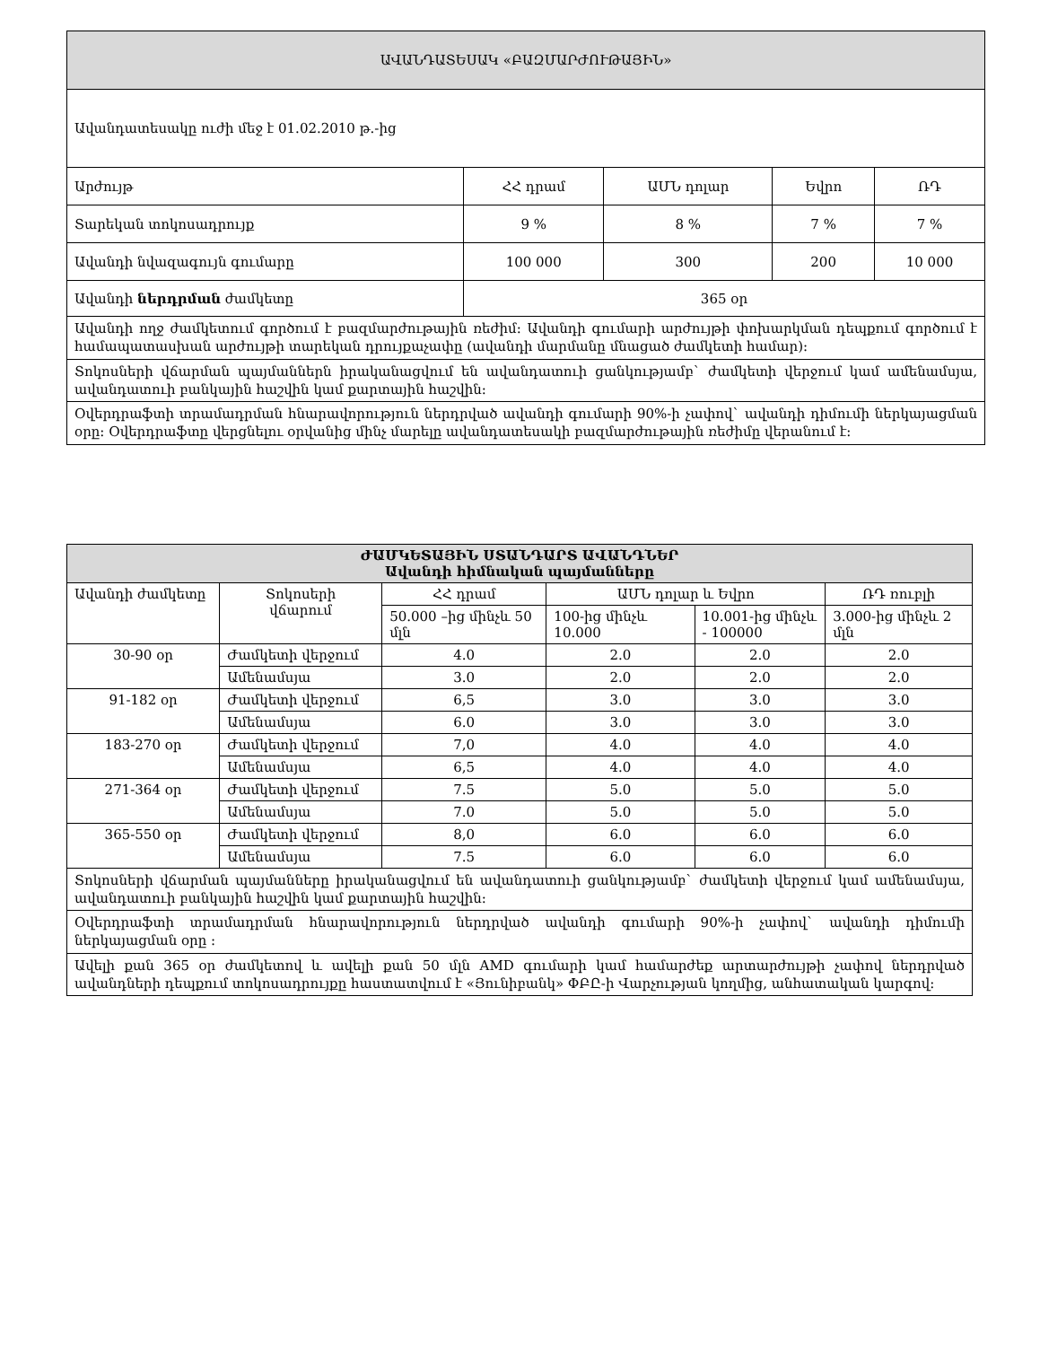| ԱՎԱՆԴԱՏԵՍԱԿ «ԲԱԶՄԱՐԺՈՒԹԱՅԻՆ» | | | | |
| Ավանդատեսակը ուժի մեջ է 01.02.2010 թ.-ից | | | | |
| Արժույթ | ՀՀ դրամ | ԱՄՆ դոլար | Եվրո | ՌԴ |
| Տարեկան տոկոսադրույք | 9 % | 8 % | 7 % | 7 % |
| Ավանդի նվազագույն գումարը | 100 000 | 300 | 200 | 10 000 |
| Ավանդի ներդրման ժամկետը | 365 օր | | | |
| Ավանդի ողջ ժամկետում գործում է բազմարժութային ռեժիմ: Ավանդի գումարի արժույթի փոխարկման դեպքում գործում է համապատասխան արժույթի տարեկան դրույքաչափը (ավանդի մարմանը մնացած ժամկետի համար): | | | | |
| Տոկոսների վճարման պայմաններն իրականացվում են ավանդատուի ցանկությամբ` ժամկետի վերջում կամ ամենամսյա, ավանդատուի բանկային հաշվին կամ քարտային հաշվին: | | | | |
| Օվերդրաֆտի տրամադրման հնարավորություն ներդրված ավանդի գումարի 90%-ի չափով` ավանդի դիմումի ներկայացման օրը: Օվերդրաֆտը վերցնելու օրվանից մինչ մարելը ավանդատեսակի բազմարժութային ռեժիմը վերանում է: | | | | |
| ԺԱՄԿԵՏԱՅԻՆ ՍՏԱՆԴԱՐՏ ԱՎԱՆԴՆԵՐ Ավանդի հիմնական պայմանները | | | | | |
| Ավանդի ժամկետը | Տոկոսերի վճարում | ՀՀ դրամ | ԱՄՆ դոլար և Եվրո | | ՌԴ ռուբլի |
| | | 50.000 –ից մինչև 50 մլն | 100-ից մինչև 10.000 | 10.001-ից մինչև - 100000 | 3.000-ից մինչև 2 մլն |
| 30-90 օր | Ժամկետի վերջում | 4.0 | 2.0 | 2.0 | 2.0 |
| | Ամենամսյա | 3.0 | 2.0 | 2.0 | 2.0 |
| 91-182 օր | Ժամկետի վերջում | 6,5 | 3.0 | 3.0 | 3.0 |
| | Ամենամսյա | 6.0 | 3.0 | 3.0 | 3.0 |
| 183-270 օր | Ժամկետի վերջում | 7,0 | 4.0 | 4.0 | 4.0 |
| | Ամենամսյա | 6,5 | 4.0 | 4.0 | 4.0 |
| 271-364 օր | Ժամկետի վերջում | 7.5 | 5.0 | 5.0 | 5.0 |
| | Ամենամսյա | 7.0 | 5.0 | 5.0 | 5.0 |
| 365-550 օր | Ժամկետի վերջում | 8,0 | 6.0 | 6.0 | 6.0 |
| | Ամենամսյա | 7.5 | 6.0 | 6.0 | 6.0 |
| Տոկոսների վճարման պայմանները իրականացվում են ավանդատուի ցանկությամբ` ժամկետի վերջում կամ ամենամսյա, ավանդատուի բանկային հաշվին կամ քարտային հաշվին: | | | | | |
| Օվերդրաֆտի տրամադրման հնարավորություն ներդրված ավանդի գումարի 90%-ի չափով` ավանդի դիմումի ներկայացման օրը : | | | | | |
| Ավելի քան 365 օր ժամկետով և ավելի քան 50 մլն AMD գումարի կամ համարժեք արտարժույթի չափով ներդրված ավանդների դեպքում տոկոսադրույքը հաստատվում է «Յունիբանկ» ՓԲԸ-ի Վարչության կողմից, անհատական կարգով: | | | | | |